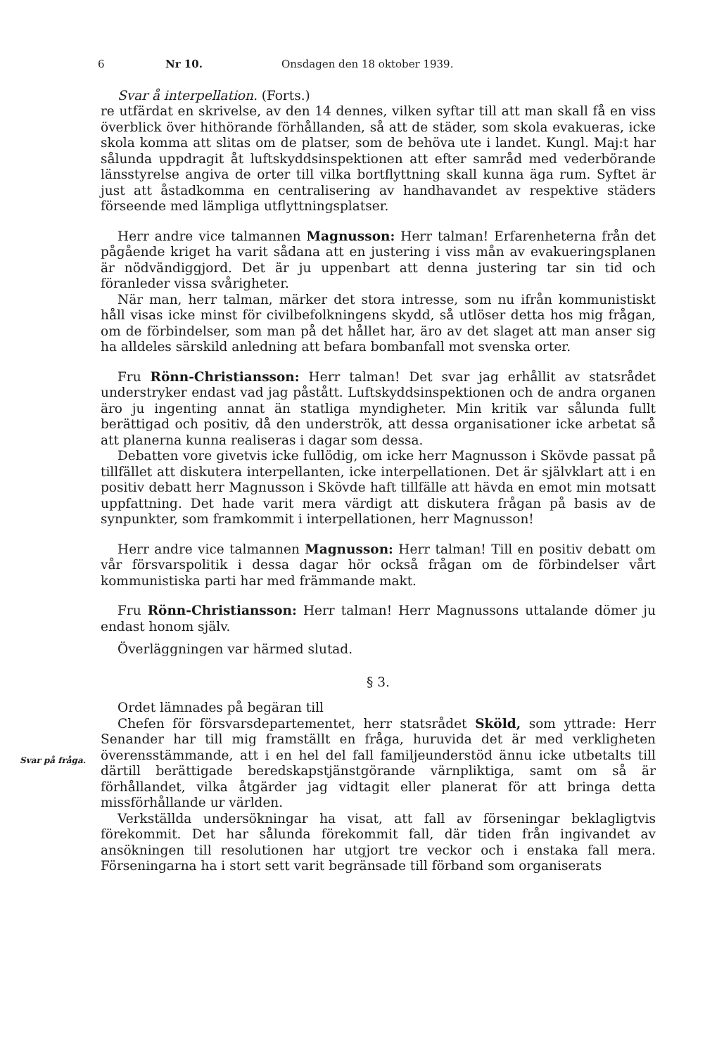6 Nr 10. Onsdagen den 18 oktober 1939.
Svar å interpellation. (Forts.)
re utfärdat en skrivelse, av den 14 dennes, vilken syftar till att man skall få en viss överblick över hithörande förhållanden, så att de städer, som skola evakueras, icke skola komma att slitas om de platser, som de behöva ute i landet. Kungl. Maj:t har sålunda uppdragit åt luftskyddsinspektionen att efter samråd med vederbörande länsstyrelse angiva de orter till vilka bortflyttning skall kunna äga rum. Syftet är just att åstadkomma en centralisering av handhavandet av respektive städers förseende med lämpliga utflyttningsplatser.
Herr andre vice talmannen Magnusson: Herr talman! Erfarenheterna från det pågående kriget ha varit sådana att en justering i viss mån av evakueringsplanen är nödvändiggjord. Det är ju uppenbart att denna justering tar sin tid och föranleder vissa svårigheter.
När man, herr talman, märker det stora intresse, som nu ifrån kommunistiskt håll visas icke minst för civilbefolkningens skydd, så utlöser detta hos mig frågan, om de förbindelser, som man på det hållet har, äro av det slaget att man anser sig ha alldeles särskild anledning att befara bombanfall mot svenska orter.
Fru Rönn-Christiansson: Herr talman! Det svar jag erhållit av statsrådet understryker endast vad jag påstått. Luftskyddsinspektionen och de andra organen äro ju ingenting annat än statliga myndigheter. Min kritik var sålunda fullt berättigad och positiv, då den underströk, att dessa organisationer icke arbetat så att planerna kunna realiseras i dagar som dessa.
Debatten vore givetvis icke fullödig, om icke herr Magnusson i Skövde passat på tillfället att diskutera interpellanten, icke interpellationen. Det är självklart att i en positiv debatt herr Magnusson i Skövde haft tillfälle att hävda en emot min motsatt uppfattning. Det hade varit mera värdigt att diskutera frågan på basis av de synpunkter, som framkommit i interpellationen, herr Magnusson!
Herr andre vice talmannen Magnusson: Herr talman! Till en positiv debatt om vår försvarspolitik i dessa dagar hör också frågan om de förbindelser vårt kommunistiska parti har med främmande makt.
Fru Rönn-Christiansson: Herr talman! Herr Magnussons uttalande dömer ju endast honom själv.
Överläggningen var härmed slutad.
§ 3.
Svar på fråga.
Ordet lämnades på begäran till
Chefen för försvarsdepartementet, herr statsrådet Sköld, som yttrade: Herr Senander har till mig framställt en fråga, huruvida det är med verkligheten överensstämmande, att i en hel del fall familjeunderstöd ännu icke utbetalts till därtill berättigade beredskapstjänstgörande värnpliktiga, samt om så är förhållandet, vilka åtgärder jag vidtagit eller planerat för att bringa detta missförhållande ur världen.
Verkställda undersökningar ha visat, att fall av förseningar beklagligtvis förekommit. Det har sålunda förekommit fall, där tiden från ingivandet av ansökningen till resolutionen har utgjort tre veckor och i enstaka fall mera. Förseningarna ha i stort sett varit begränsade till förband som organiserats